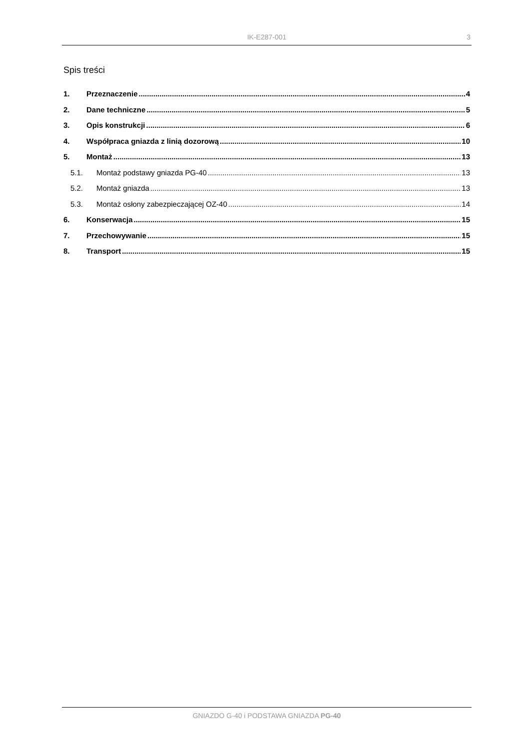IK-E287-001
3
Spis treści
1. Przeznaczenie 4
2. Dane techniczne 5
3. Opis konstrukcji 6
4. Współpraca gniazda z linią dozorową 10
5. Montaż 13
5.1. Montaż podstawy gniazda PG-40 13
5.2. Montaż gniazda 13
5.3. Montaż osłony zabezpieczającej OZ-40 14
6. Konserwacja 15
7. Przechowywanie 15
8. Transport 15
GNIAZDO G-40 i PODSTAWA GNIAZDA PG-40